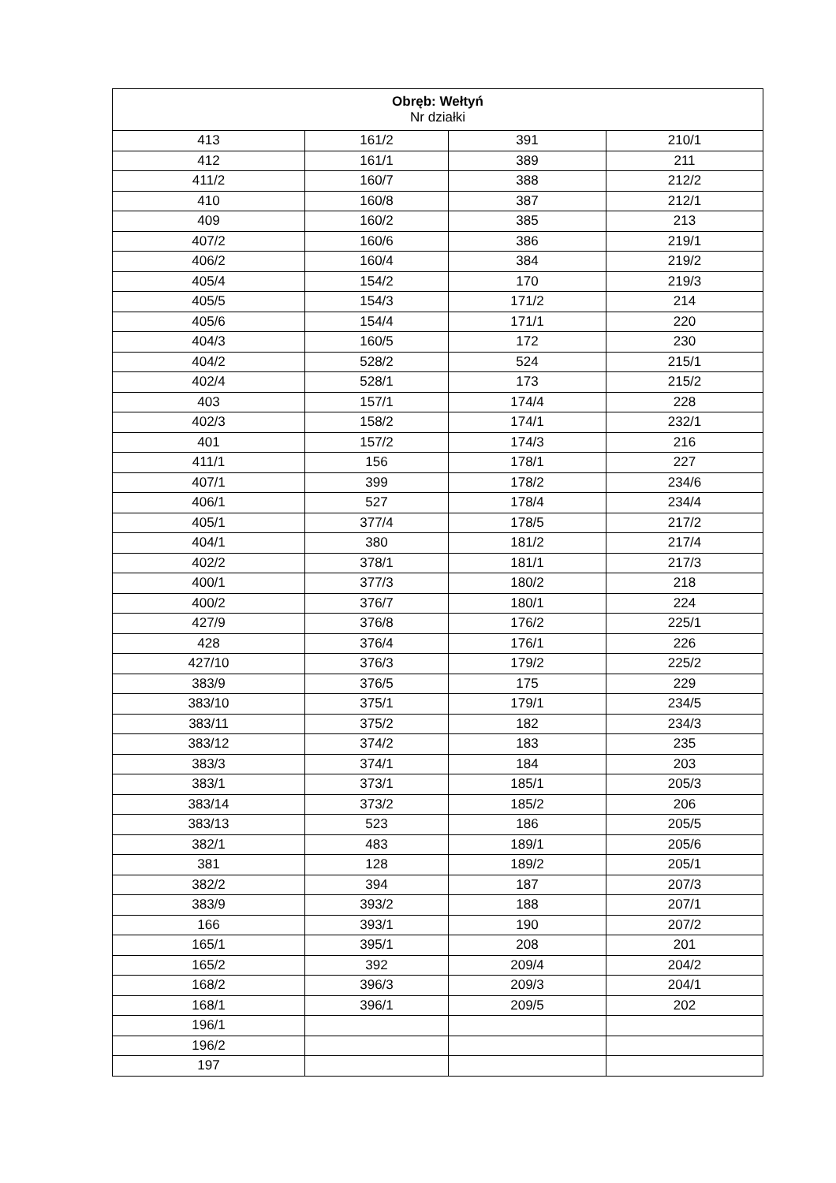| Obręb: Wełtyń Nr działki | | | |
| --- | --- | --- | --- |
| 413 | 161/2 | 391 | 210/1 |
| 412 | 161/1 | 389 | 211 |
| 411/2 | 160/7 | 388 | 212/2 |
| 410 | 160/8 | 387 | 212/1 |
| 409 | 160/2 | 385 | 213 |
| 407/2 | 160/6 | 386 | 219/1 |
| 406/2 | 160/4 | 384 | 219/2 |
| 405/4 | 154/2 | 170 | 219/3 |
| 405/5 | 154/3 | 171/2 | 214 |
| 405/6 | 154/4 | 171/1 | 220 |
| 404/3 | 160/5 | 172 | 230 |
| 404/2 | 528/2 | 524 | 215/1 |
| 402/4 | 528/1 | 173 | 215/2 |
| 403 | 157/1 | 174/4 | 228 |
| 402/3 | 158/2 | 174/1 | 232/1 |
| 401 | 157/2 | 174/3 | 216 |
| 411/1 | 156 | 178/1 | 227 |
| 407/1 | 399 | 178/2 | 234/6 |
| 406/1 | 527 | 178/4 | 234/4 |
| 405/1 | 377/4 | 178/5 | 217/2 |
| 404/1 | 380 | 181/2 | 217/4 |
| 402/2 | 378/1 | 181/1 | 217/3 |
| 400/1 | 377/3 | 180/2 | 218 |
| 400/2 | 376/7 | 180/1 | 224 |
| 427/9 | 376/8 | 176/2 | 225/1 |
| 428 | 376/4 | 176/1 | 226 |
| 427/10 | 376/3 | 179/2 | 225/2 |
| 383/9 | 376/5 | 175 | 229 |
| 383/10 | 375/1 | 179/1 | 234/5 |
| 383/11 | 375/2 | 182 | 234/3 |
| 383/12 | 374/2 | 183 | 235 |
| 383/3 | 374/1 | 184 | 203 |
| 383/1 | 373/1 | 185/1 | 205/3 |
| 383/14 | 373/2 | 185/2 | 206 |
| 383/13 | 523 | 186 | 205/5 |
| 382/1 | 483 | 189/1 | 205/6 |
| 381 | 128 | 189/2 | 205/1 |
| 382/2 | 394 | 187 | 207/3 |
| 383/9 | 393/2 | 188 | 207/1 |
| 166 | 393/1 | 190 | 207/2 |
| 165/1 | 395/1 | 208 | 201 |
| 165/2 | 392 | 209/4 | 204/2 |
| 168/2 | 396/3 | 209/3 | 204/1 |
| 168/1 | 396/1 | 209/5 | 202 |
| 196/1 | | | |
| 196/2 | | | |
| 197 | | | |